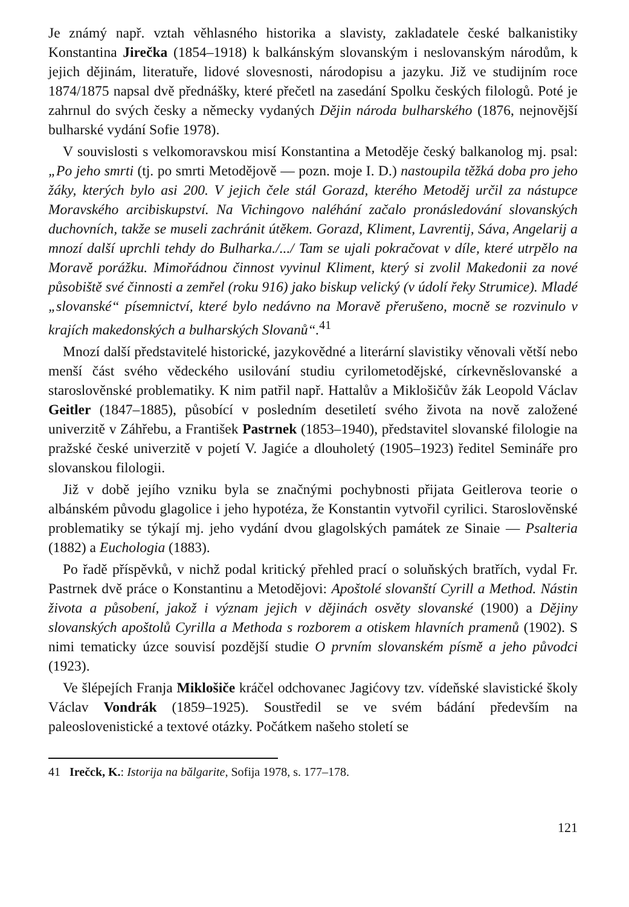Je známý např. vztah věhlasného historika a slavisty, zakladatele české balkanistiky Konstantina Jirečka (1854–1918) k balkánským slovanským i neslovanským národům, k jejich dějinám, literatuře, lidové slovesnosti, národopisu a jazyku. Již ve studijním roce 1874/1875 napsal dvě přednášky, které přečetl na zasedání Spolku českých filologů. Poté je zahrnul do svých česky a německy vydaných Dějin národa bulharského (1876, nejnovější bulharské vydání Sofie 1978).
V souvislosti s velkomoravskou misí Konstantina a Metoděje český balkanolog mj. psal: „Po jeho smrti (tj. po smrti Metodějově — pozn. moje I. D.) nastoupila těžká doba pro jeho žáky, kterých bylo asi 200. V jejich čele stál Gorazd, kterého Metoděj určil za nástupce Moravského arcibiskupství. Na Vichingovo naléhání začalo pronásledování slovanských duchovních, takže se museli zachránit útěkem. Gorazd, Kliment, Lavrentij, Sáva, Angelarij a mnozí další uprchli tehdy do Bulharka./.../ Tam se ujali pokračovat v díle, které utrpělo na Moravě porážku. Mimořádnou činnost vyvinul Kliment, který si zvolil Makedonii za nové působiště své činnosti a zemřel (roku 916) jako biskup velický (v údolí řeky Strumice). Mladé „slovanské“ písemnictví, které bylo nedávno na Moravě přerušeno, mocně se rozvinulo v krajích makedonských a bulharských Slovanů“.<sup>41</sup>
Mnozí další představitelé historické, jazykovědné a literární slavistiky věnovali větší nebo menší část svého vědeckého usilování studiu cyrilometodějské, církevněslovanské a staroslověnské problematiky. K nim patřil např. Hattalův a Miklošičův žák Leopold Václav Geitler (1847–1885), působící v posledním desetiletí svého života na nově založené univerzitě v Záhřebu, a František Pastrnek (1853–1940), představitel slovanské filologie na pražské české univerzitě v pojetí V. Jagiće a dlouholetý (1905–1923) ředitel Semináře pro slovanskou filologii.
Již v době jejího vzniku byla se značnými pochybnosti přijata Geitlerova teorie o albánském původu glagolice i jeho hypotéza, že Konstantin vytvořil cyrilici. Staroslověnské problematiky se týkají mj. jeho vydání dvou glagolských památek ze Sinaie — Psalteria (1882) a Euchologia (1883).
Po řadě příspěvků, v nichž podal kritický přehled prací o soluňských bratřích, vydal Fr. Pastrnek dvě práce o Konstantinu a Metodějovi: Apoštolé slovanští Cyrill a Method. Nástin života a působení, jakož i význam jejich v dějinách osvěty slovanské (1900) a Dějiny slovanských apoštolů Cyrilla a Methoda s rozborem a otiskem hlavních pramenů (1902). S nimi tematicky úzce souvisí pozdější studie O prvním slovanském písmě a jeho původci (1923).
Ve šlépejích Franja Miklošiče kráčel odchovanec Jagićovy tzv. vídeňské slavistické školy Václav Vondrák (1859–1925). Soustředil se ve svém bádání především na paleoslovenistické a textové otázky. Počátkem našeho století se
41 Irečck, K.: Istorija na bălgarite, Sofija 1978, s. 177–178.
121